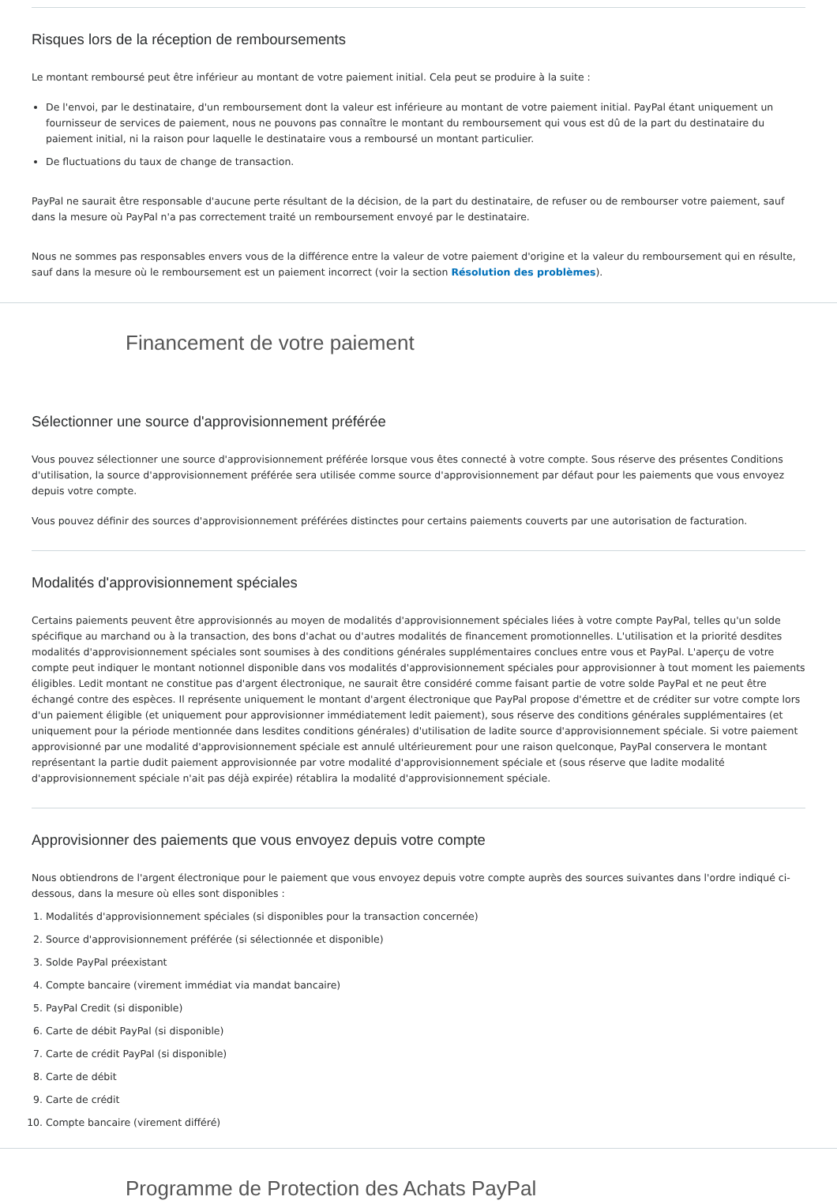Risques lors de la réception de remboursements
Le montant remboursé peut être inférieur au montant de votre paiement initial. Cela peut se produire à la suite :
De l'envoi, par le destinataire, d'un remboursement dont la valeur est inférieure au montant de votre paiement initial. PayPal étant uniquement un fournisseur de services de paiement, nous ne pouvons pas connaître le montant du remboursement qui vous est dû de la part du destinataire du paiement initial, ni la raison pour laquelle le destinataire vous a remboursé un montant particulier.
De fluctuations du taux de change de transaction.
PayPal ne saurait être responsable d'aucune perte résultant de la décision, de la part du destinataire, de refuser ou de rembourser votre paiement, sauf dans la mesure où PayPal n'a pas correctement traité un remboursement envoyé par le destinataire.
Nous ne sommes pas responsables envers vous de la différence entre la valeur de votre paiement d'origine et la valeur du remboursement qui en résulte, sauf dans la mesure où le remboursement est un paiement incorrect (voir la section Résolution des problèmes).
Financement de votre paiement
Sélectionner une source d'approvisionnement préférée
Vous pouvez sélectionner une source d'approvisionnement préférée lorsque vous êtes connecté à votre compte. Sous réserve des présentes Conditions d'utilisation, la source d'approvisionnement préférée sera utilisée comme source d'approvisionnement par défaut pour les paiements que vous envoyez depuis votre compte.
Vous pouvez définir des sources d'approvisionnement préférées distinctes pour certains paiements couverts par une autorisation de facturation.
Modalités d'approvisionnement spéciales
Certains paiements peuvent être approvisionnés au moyen de modalités d'approvisionnement spéciales liées à votre compte PayPal, telles qu'un solde spécifique au marchand ou à la transaction, des bons d'achat ou d'autres modalités de financement promotionnelles. L'utilisation et la priorité desdites modalités d'approvisionnement spéciales sont soumises à des conditions générales supplémentaires conclues entre vous et PayPal. L'aperçu de votre compte peut indiquer le montant notionnel disponible dans vos modalités d'approvisionnement spéciales pour approvisionner à tout moment les paiements éligibles. Ledit montant ne constitue pas d'argent électronique, ne saurait être considéré comme faisant partie de votre solde PayPal et ne peut être échangé contre des espèces. Il représente uniquement le montant d'argent électronique que PayPal propose d'émettre et de créditer sur votre compte lors d'un paiement éligible (et uniquement pour approvisionner immédiatement ledit paiement), sous réserve des conditions générales supplémentaires (et uniquement pour la période mentionnée dans lesdites conditions générales) d'utilisation de ladite source d'approvisionnement spéciale. Si votre paiement approvisionné par une modalité d'approvisionnement spéciale est annulé ultérieurement pour une raison quelconque, PayPal conservera le montant représentant la partie dudit paiement approvisionnée par votre modalité d'approvisionnement spéciale et (sous réserve que ladite modalité d'approvisionnement spéciale n'ait pas déjà expirée) rétablira la modalité d'approvisionnement spéciale.
Approvisionner des paiements que vous envoyez depuis votre compte
Nous obtiendrons de l'argent électronique pour le paiement que vous envoyez depuis votre compte auprès des sources suivantes dans l'ordre indiqué ci-dessous, dans la mesure où elles sont disponibles :
1. Modalités d'approvisionnement spéciales (si disponibles pour la transaction concernée)
2. Source d'approvisionnement préférée (si sélectionnée et disponible)
3. Solde PayPal préexistant
4. Compte bancaire (virement immédiat via mandat bancaire)
5. PayPal Credit (si disponible)
6. Carte de débit PayPal (si disponible)
7. Carte de crédit PayPal (si disponible)
8. Carte de débit
9. Carte de crédit
10. Compte bancaire (virement différé)
Programme de Protection des Achats PayPal